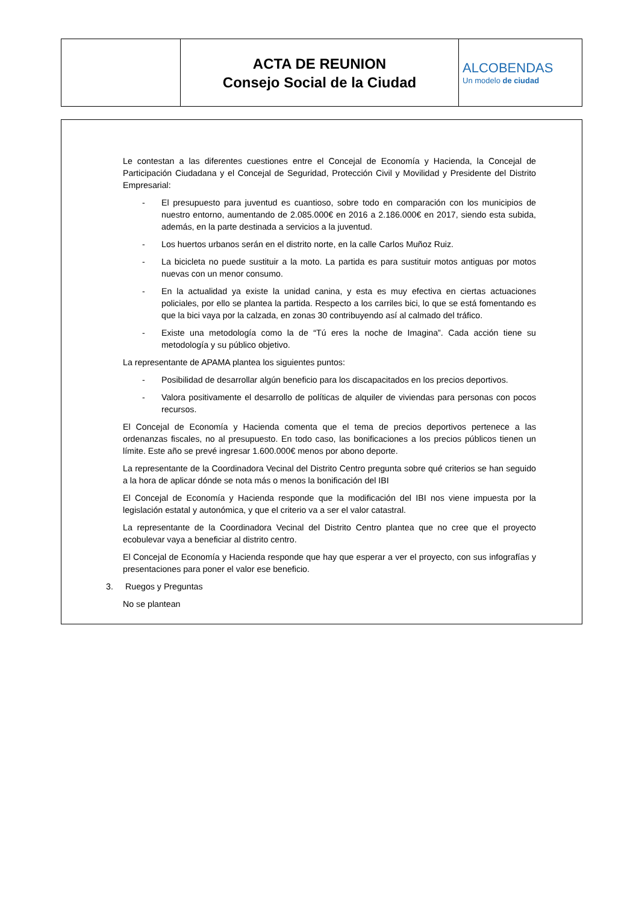| | ACTA DE REUNION Consejo Social de la Ciudad | ALCOBENDAS Un modelo de ciudad |
Le contestan a las diferentes cuestiones entre el Concejal de Economía y Hacienda, la Concejal de Participación Ciudadana y el Concejal de Seguridad, Protección Civil y Movilidad y Presidente del Distrito Empresarial:
- El presupuesto para juventud es cuantioso, sobre todo en comparación con los municipios de nuestro entorno, aumentando de 2.085.000€ en 2016 a 2.186.000€ en 2017, siendo esta subida, además, en la parte destinada a servicios a la juventud.
- Los huertos urbanos serán en el distrito norte, en la calle Carlos Muñoz Ruiz.
- La bicicleta no puede sustituir a la moto. La partida es para sustituir motos antiguas por motos nuevas con un menor consumo.
- En la actualidad ya existe la unidad canina, y esta es muy efectiva en ciertas actuaciones policiales, por ello se plantea la partida. Respecto a los carriles bici, lo que se está fomentando es que la bici vaya por la calzada, en zonas 30 contribuyendo así al calmado del tráfico.
- Existe una metodología como la de “Tú eres la noche de Imagina”. Cada acción tiene su metodología y su público objetivo.
La representante de APAMA plantea los siguientes puntos:
- Posibilidad de desarrollar algún beneficio para los discapacitados en los precios deportivos.
- Valora positivamente el desarrollo de políticas de alquiler de viviendas para personas con pocos recursos.
El Concejal de Economía y Hacienda comenta que el tema de precios deportivos pertenece a las ordenanzas fiscales, no al presupuesto. En todo caso, las bonificaciones a los precios públicos tienen un límite. Este año se prevé ingresar 1.600.000€ menos por abono deporte.
La representante de la Coordinadora Vecinal del Distrito Centro pregunta sobre qué criterios se han seguido a la hora de aplicar dónde se nota más o menos la bonificación del IBI
El Concejal de Economía y Hacienda responde que la modificación del IBI nos viene impuesta por la legislación estatal y autonómica, y que el criterio va a ser el valor catastral.
La representante de la Coordinadora Vecinal del Distrito Centro plantea que no cree que el proyecto ecobulevar vaya a beneficiar al distrito centro.
El Concejal de Economía y Hacienda responde que hay que esperar a ver el proyecto, con sus infografías y presentaciones para poner el valor ese beneficio.
3. Ruegos y Preguntas
No se plantean